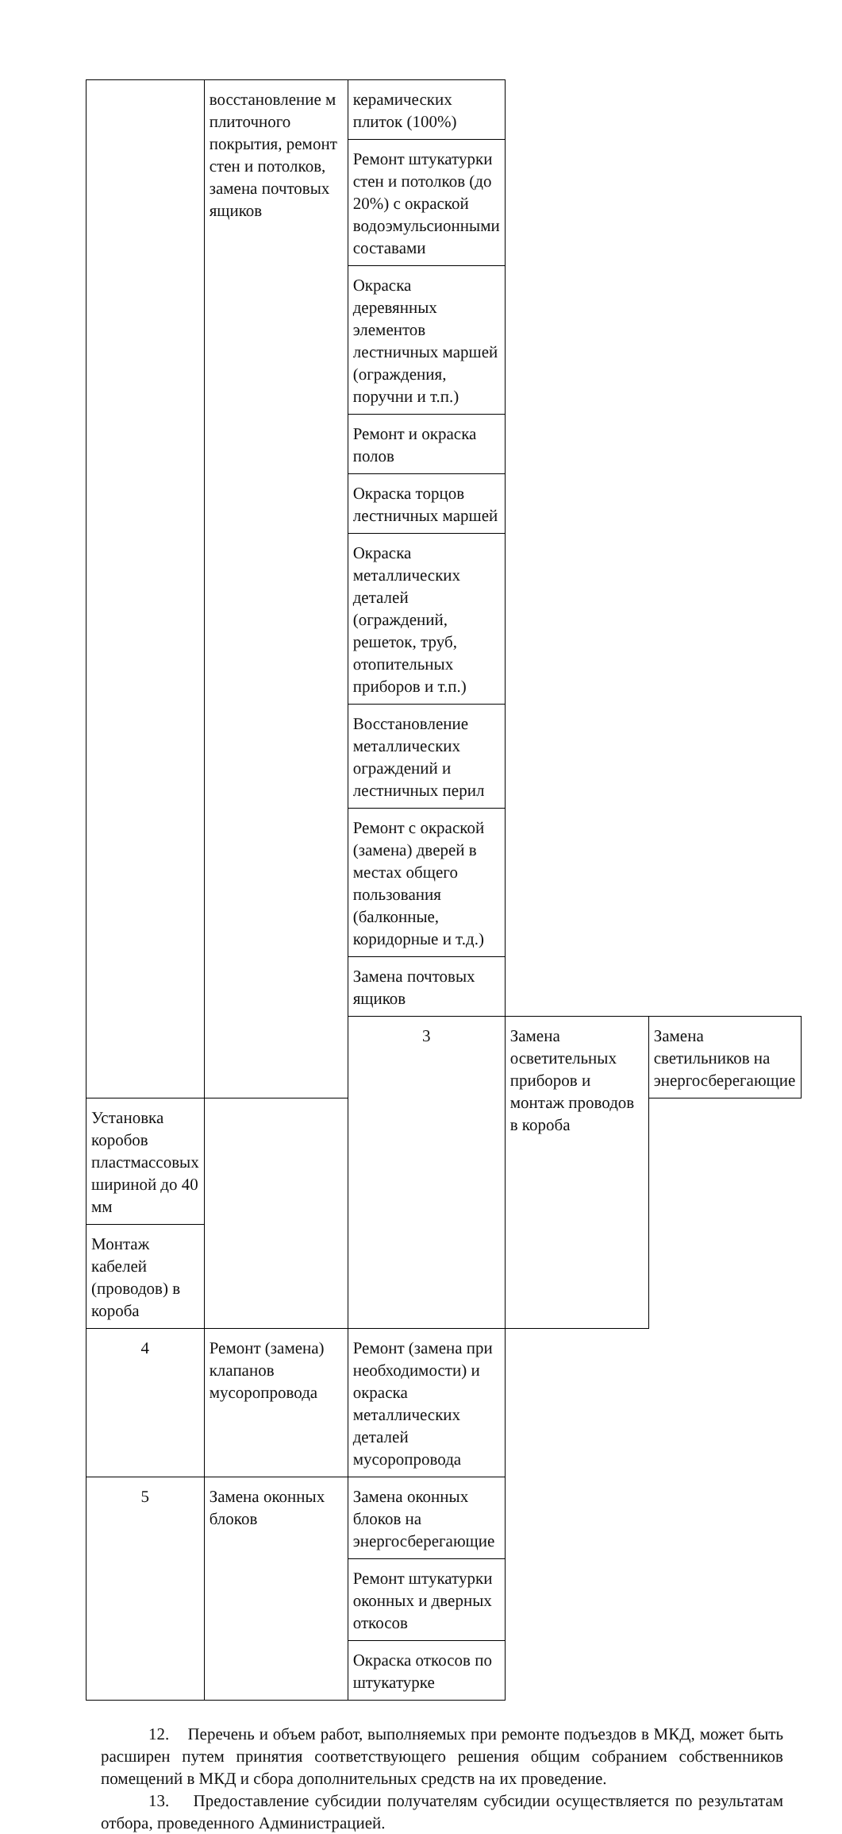| | восстановление м плиточного покрытия, ремонт стен и потолков, замена почтовых ящиков | керамических плиток (100%) | | |
| | | Ремонт штукатурки стен и потолков (до 20%) с окраской водоэмульсионными составами | | |
| | | Окраска деревянных элементов лестничных маршей (ограждения, поручни и т.п.) | | |
| | | Ремонт и окраска полов | | |
| | | Окраска торцов лестничных маршей | | |
| | | Окраска металлических деталей (ограждений, решеток, труб, отопительных приборов и т.п.) | | |
| | | Восстановление металлических ограждений и лестничных перил | | |
| | | Ремонт с окраской (замена) дверей в местах общего пользования (балконные, коридорные и т.д.) | | |
| | | Замена почтовых ящиков | | |
| | | 3 | Замена осветительных приборов и монтаж проводов в короба | Замена светильников на энергосберегающие |
| Установка коробов пластмассовых шириной до 40 мм | | | | |
| Монтаж кабелей (проводов) в короба | | | | |
| 4 | Ремонт (замена) клапанов мусоропровода | Ремонт (замена при необходимости) и окраска металлических деталей мусоропровода | | |
| 5 | Замена оконных блоков | Замена оконных блоков на энергосберегающие | | |
| | | Ремонт штукатурки оконных и дверных откосов | | |
| | | Окраска откосов по штукатурке | | |
12. Перечень и объем работ, выполняемых при ремонте подъездов в МКД, может быть расширен путем принятия соответствующего решения общим собранием собственников помещений в МКД и сбора дополнительных средств на их проведение.
13. Предоставление субсидии получателям субсидии осуществляется по результатам отбора, проведенного Администрацией.